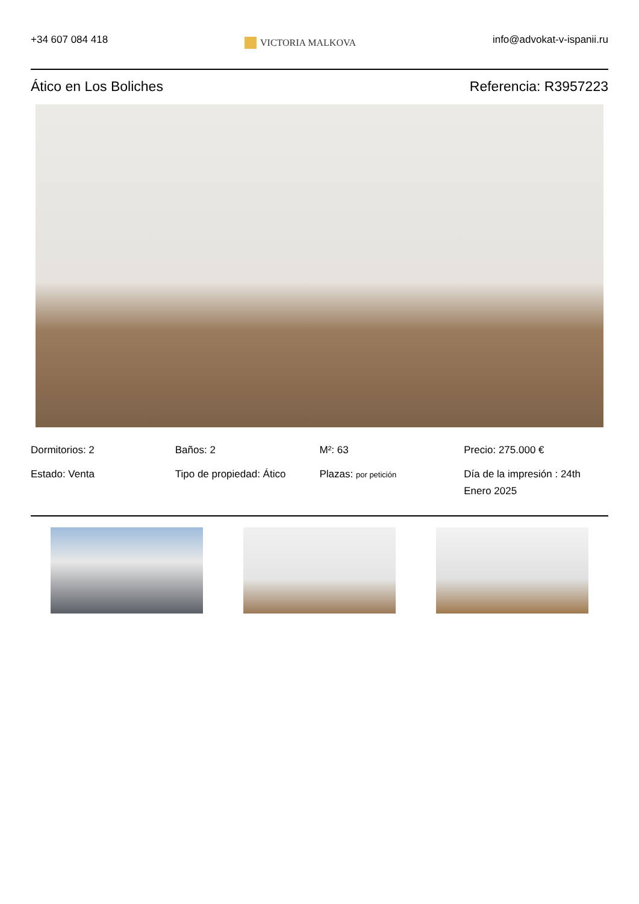+34 607 084 418
VICTORIA MALKOVA
info@advokat-v-ispanii.ru
Ático en Los Boliches Referencia: R3957223
Dormitorios: 2
Baños: 2
M²: 63
Precio: 275.000 €
Estado: Venta
Tipo de propiedad: Ático
Plazas: por petición
Día de la impresión : 24th Enero 2025